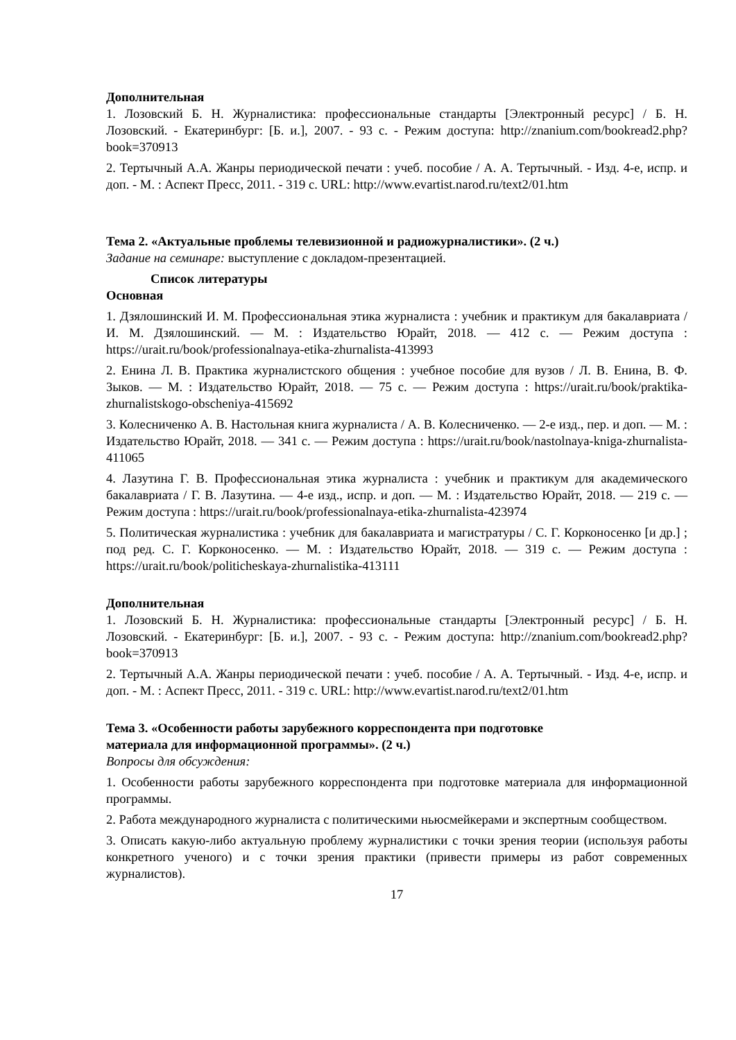Дополнительная
1. Лозовский Б. Н. Журналистика: профессиональные стандарты [Электронный ресурс] / Б. Н. Лозовский. - Екатеринбург: [Б. и.], 2007. - 93 с. - Режим доступа: http://znanium.com/bookread2.php?book=370913
2. Тертычный А.А. Жанры периодической печати : учеб. пособие / А. А. Тертычный. - Изд. 4-е, испр. и доп. - М. : Аспект Пресс, 2011. - 319 с. URL: http://www.evartist.narod.ru/text2/01.htm
Тема 2. «Актуальные проблемы телевизионной и радиожурналистики». (2 ч.)
Задание на семинаре: выступление с докладом-презентацией.
Список литературы
Основная
1. Дзялошинский И. М. Профессиональная этика журналиста : учебник и практикум для бакалавриата / И. М. Дзялошинский. — М. : Издательство Юрайт, 2018. — 412 с. — Режим доступа : https://urait.ru/book/professionalnaya-etika-zhurnalista-413993
2. Енина Л. В. Практика журналистского общения : учебное пособие для вузов / Л. В. Енина, В. Ф. Зыков. — М. : Издательство Юрайт, 2018. — 75 с. — Режим доступа : https://urait.ru/book/praktika-zhurnalistskogo-obscheniya-415692
3. Колесниченко А. В. Настольная книга журналиста / А. В. Колесниченко. — 2-е изд., пер. и доп. — М. : Издательство Юрайт, 2018. — 341 с. — Режим доступа : https://urait.ru/book/nastolnaya-kniga-zhurnalista-411065
4. Лазутина Г. В. Профессиональная этика журналиста : учебник и практикум для академического бакалавриата / Г. В. Лазутина. — 4-е изд., испр. и доп. — М. : Издательство Юрайт, 2018. — 219 с. — Режим доступа : https://urait.ru/book/professionalnaya-etika-zhurnalista-423974
5. Политическая журналистика : учебник для бакалавриата и магистратуры / С. Г. Корконосенко [и др.] ; под ред. С. Г. Корконосенко. — М. : Издательство Юрайт, 2018. — 319 с. — Режим доступа : https://urait.ru/book/politicheskaya-zhurnalistika-413111
Дополнительная
1. Лозовский Б. Н. Журналистика: профессиональные стандарты [Электронный ресурс] / Б. Н. Лозовский. - Екатеринбург: [Б. и.], 2007. - 93 с. - Режим доступа: http://znanium.com/bookread2.php?book=370913
2. Тертычный А.А. Жанры периодической печати : учеб. пособие / А. А. Тертычный. - Изд. 4-е, испр. и доп. - М. : Аспект Пресс, 2011. - 319 с. URL: http://www.evartist.narod.ru/text2/01.htm
Тема 3. «Особенности работы зарубежного корреспондента при подготовке
материала для информационной программы». (2 ч.)
Вопросы для обсуждения:
1. Особенности работы зарубежного корреспондента при подготовке материала для информационной программы.
2. Работа международного журналиста с политическими ньюсмейкерами и экспертным сообществом.
3. Описать какую-либо актуальную проблему журналистики с точки зрения теории (используя работы конкретного ученого) и с точки зрения практики (привести примеры из работ современных журналистов).
17